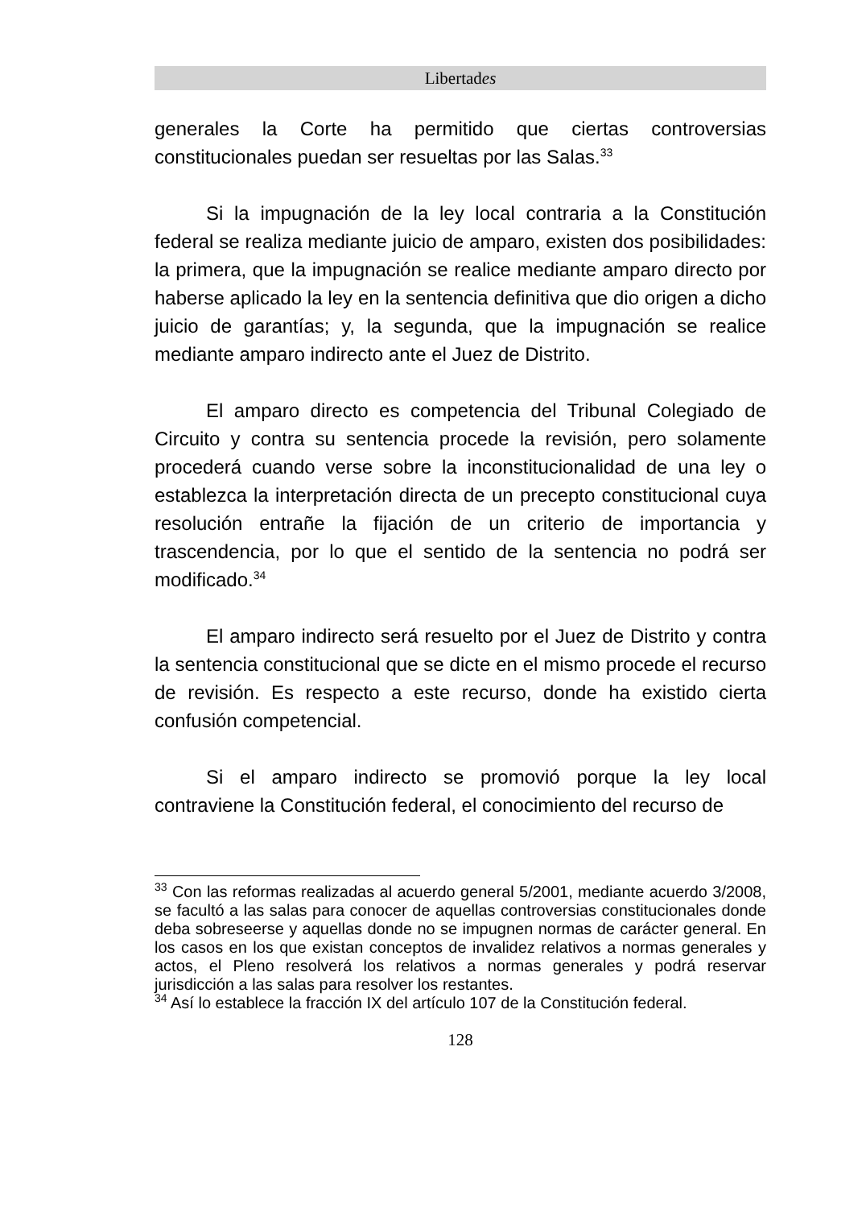Libertades
generales la Corte ha permitido que ciertas controversias constitucionales puedan ser resueltas por las Salas.<sup>33</sup>
Si la impugnación de la ley local contraria a la Constitución federal se realiza mediante juicio de amparo, existen dos posibilidades: la primera, que la impugnación se realice mediante amparo directo por haberse aplicado la ley en la sentencia definitiva que dio origen a dicho juicio de garantías; y, la segunda, que la impugnación se realice mediante amparo indirecto ante el Juez de Distrito.
El amparo directo es competencia del Tribunal Colegiado de Circuito y contra su sentencia procede la revisión, pero solamente procederá cuando verse sobre la inconstitucionalidad de una ley o establezca la interpretación directa de un precepto constitucional cuya resolución entrañe la fijación de un criterio de importancia y trascendencia, por lo que el sentido de la sentencia no podrá ser modificado.<sup>34</sup>
El amparo indirecto será resuelto por el Juez de Distrito y contra la sentencia constitucional que se dicte en el mismo procede el recurso de revisión. Es respecto a este recurso, donde ha existido cierta confusión competencial.
Si el amparo indirecto se promovió porque la ley local contraviene la Constitución federal, el conocimiento del recurso de
<sup>33</sup> Con las reformas realizadas al acuerdo general 5/2001, mediante acuerdo 3/2008, se facultó a las salas para conocer de aquellas controversias constitucionales donde deba sobreseerse y aquellas donde no se impugnen normas de carácter general. En los casos en los que existan conceptos de invalidez relativos a normas generales y actos, el Pleno resolverá los relativos a normas generales y podrá reservar jurisdicción a las salas para resolver los restantes.
<sup>34</sup> Así lo establece la fracción IX del artículo 107 de la Constitución federal.
128